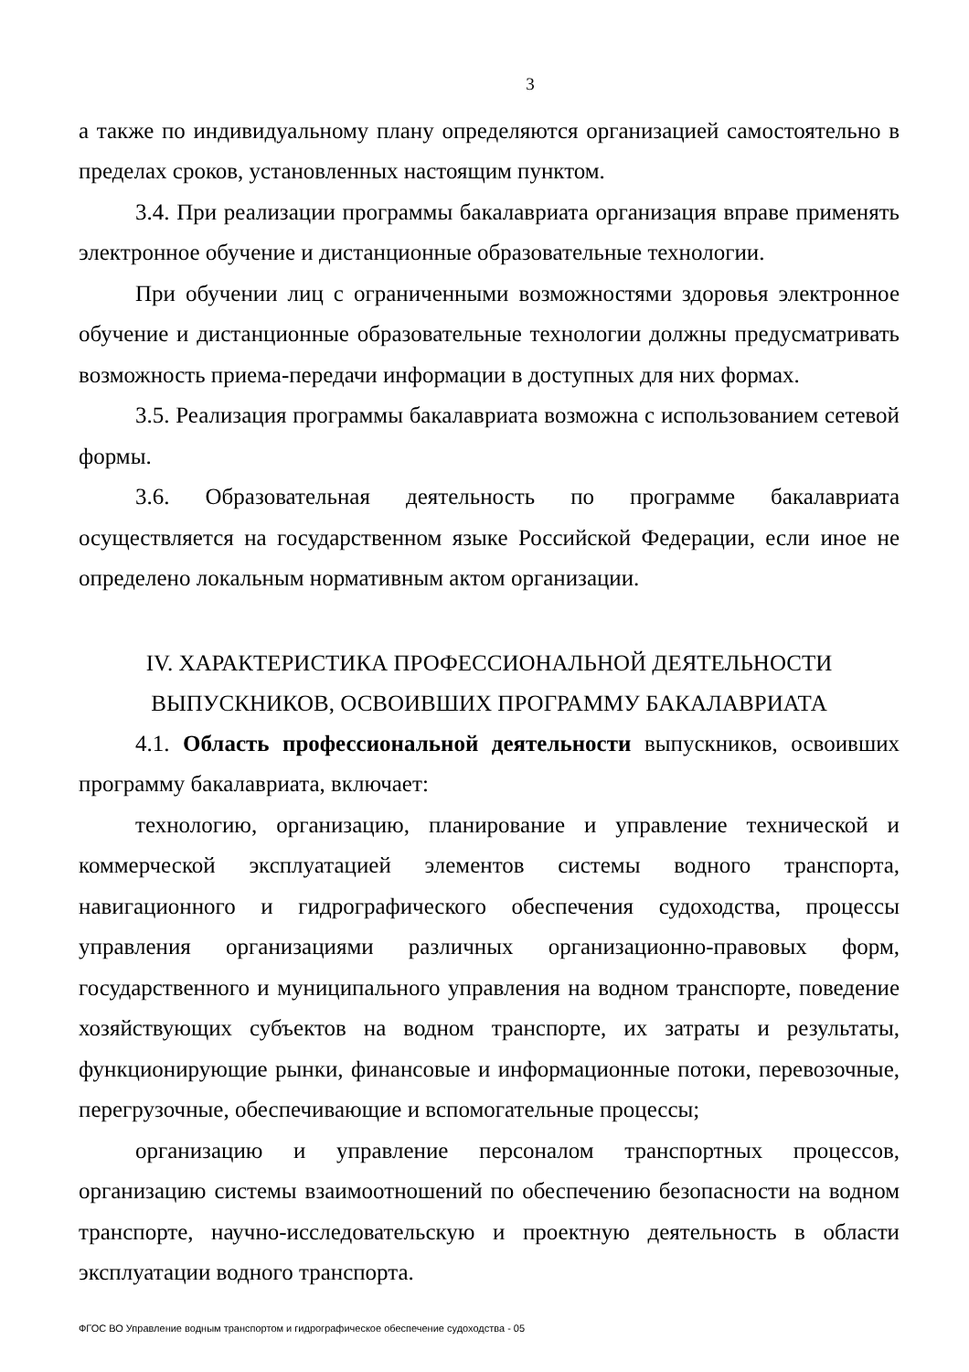3
а также по индивидуальному плану определяются организацией самостоятельно в пределах сроков, установленных настоящим пунктом.
3.4. При реализации программы бакалавриата организация вправе применять электронное обучение и дистанционные образовательные технологии.
При обучении лиц с ограниченными возможностями здоровья электронное обучение и дистанционные образовательные технологии должны предусматривать возможность приема-передачи информации в доступных для них формах.
3.5. Реализация программы бакалавриата возможна с использованием сетевой формы.
3.6. Образовательная деятельность по программе бакалавриата осуществляется на государственном языке Российской Федерации, если иное не определено локальным нормативным актом организации.
IV. ХАРАКТЕРИСТИКА ПРОФЕССИОНАЛЬНОЙ ДЕЯТЕЛЬНОСТИ
ВЫПУСКНИКОВ, ОСВОИВШИХ ПРОГРАММУ БАКАЛАВРИАТА
4.1. Область профессиональной деятельности выпускников, освоивших программу бакалавриата, включает:
технологию, организацию, планирование и управление технической и коммерческой эксплуатацией элементов системы водного транспорта, навигационного и гидрографического обеспечения судоходства, процессы управления организациями различных организационно-правовых форм, государственного и муниципального управления на водном транспорте, поведение хозяйствующих субъектов на водном транспорте, их затраты и результаты, функционирующие рынки, финансовые и информационные потоки, перевозочные, перегрузочные, обеспечивающие и вспомогательные процессы;
организацию и управление персоналом транспортных процессов, организацию системы взаимоотношений по обеспечению безопасности на водном транспорте, научно-исследовательскую и проектную деятельность в области эксплуатации водного транспорта.
ФГОС ВО Управление водным транспортом и гидрографическое обеспечение судоходства - 05